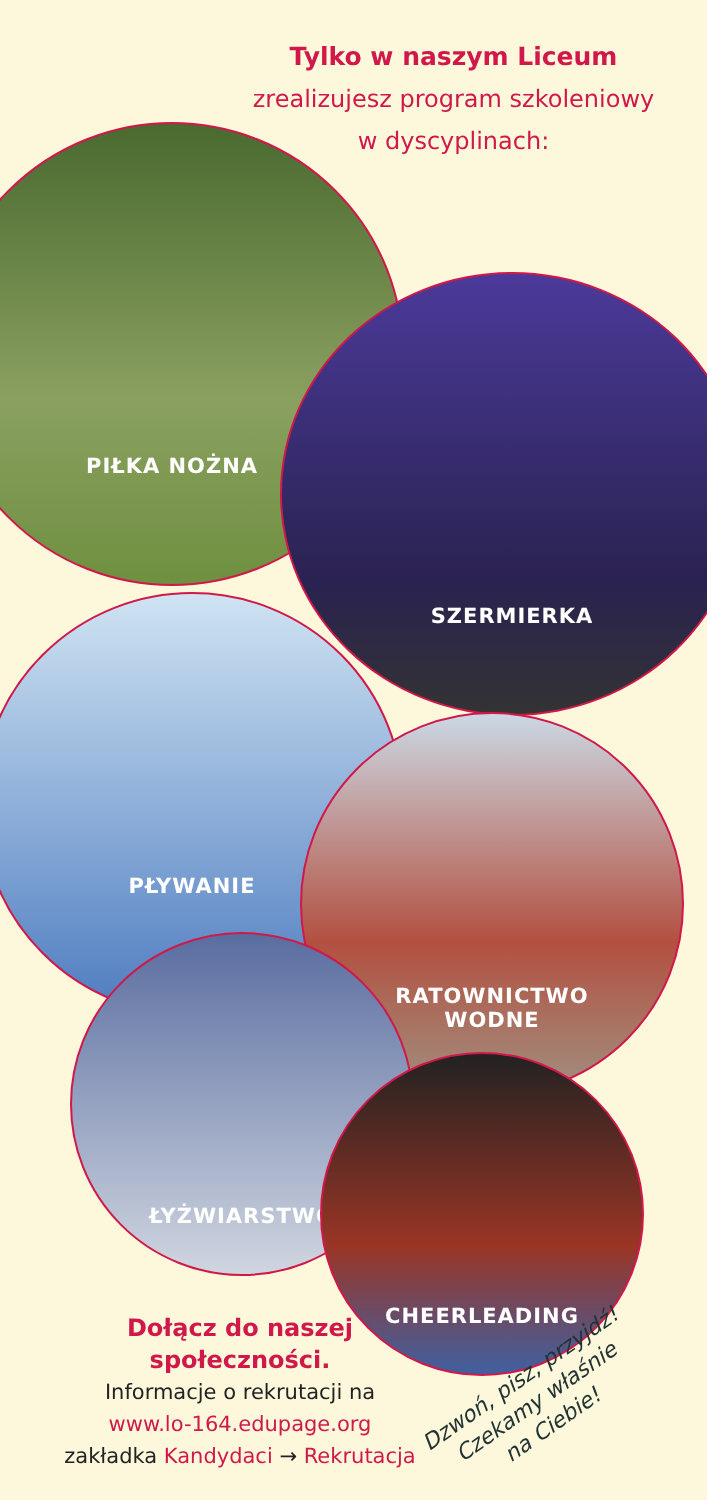Tylko w naszym Liceum
zrealizujesz program szkoleniowy
w dyscyplinach:
PIŁKA NOŻNA
SZERMIERKA
PŁYWANIE
RATOWNICTWO
WODNE
ŁYŻWIARSTWO
CHEERLEADING
Dołącz do naszej społeczności.
Informacje o rekrutacji na
www.lo-164.edupage.org
zakładka Kandydaci → Rekrutacja
Dzwoń, pisz, przyjdź!
Czekamy właśnie
na Ciebie!